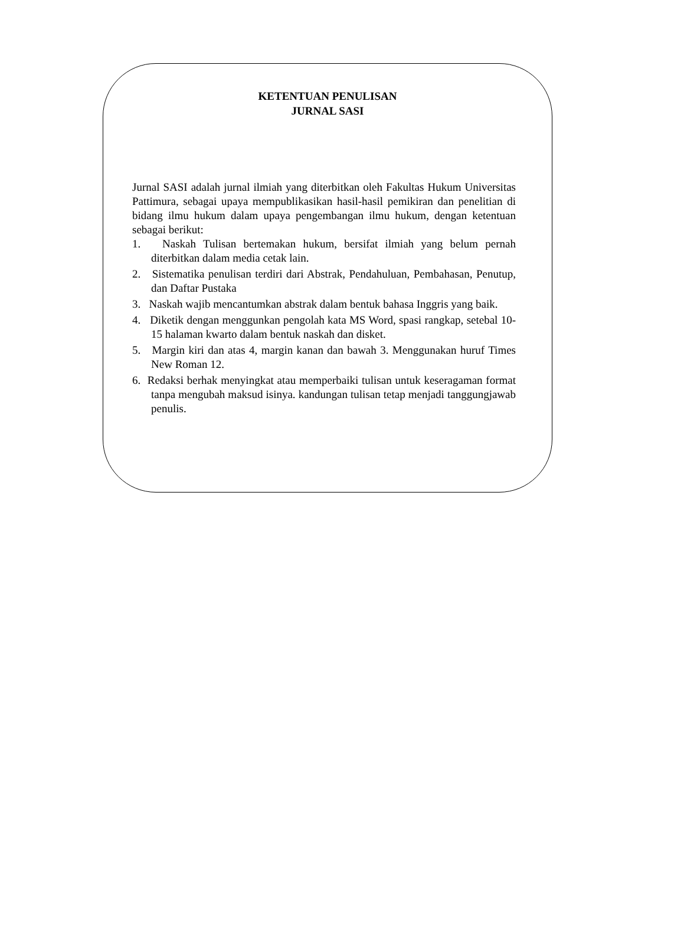KETENTUAN PENULISAN
JURNAL SASI
Jurnal SASI adalah jurnal ilmiah yang diterbitkan oleh Fakultas Hukum Universitas Pattimura, sebagai upaya mempublikasikan hasil-hasil pemikiran dan penelitian di bidang ilmu hukum dalam upaya pengembangan ilmu hukum, dengan ketentuan sebagai berikut:
1. Naskah Tulisan bertemakan hukum, bersifat ilmiah yang belum pernah diterbitkan dalam media cetak lain.
2. Sistematika penulisan terdiri dari Abstrak, Pendahuluan, Pembahasan, Penutup, dan Daftar Pustaka
3. Naskah wajib mencantumkan abstrak dalam bentuk bahasa Inggris yang baik.
4. Diketik dengan menggunkan pengolah kata MS Word, spasi rangkap, setebal 10-15 halaman kwarto dalam bentuk naskah dan disket.
5. Margin kiri dan atas 4, margin kanan dan bawah 3. Menggunakan huruf Times New Roman 12.
6. Redaksi berhak menyingkat atau memperbaiki tulisan untuk keseragaman format tanpa mengubah maksud isinya. kandungan tulisan tetap menjadi tanggungjawab penulis.